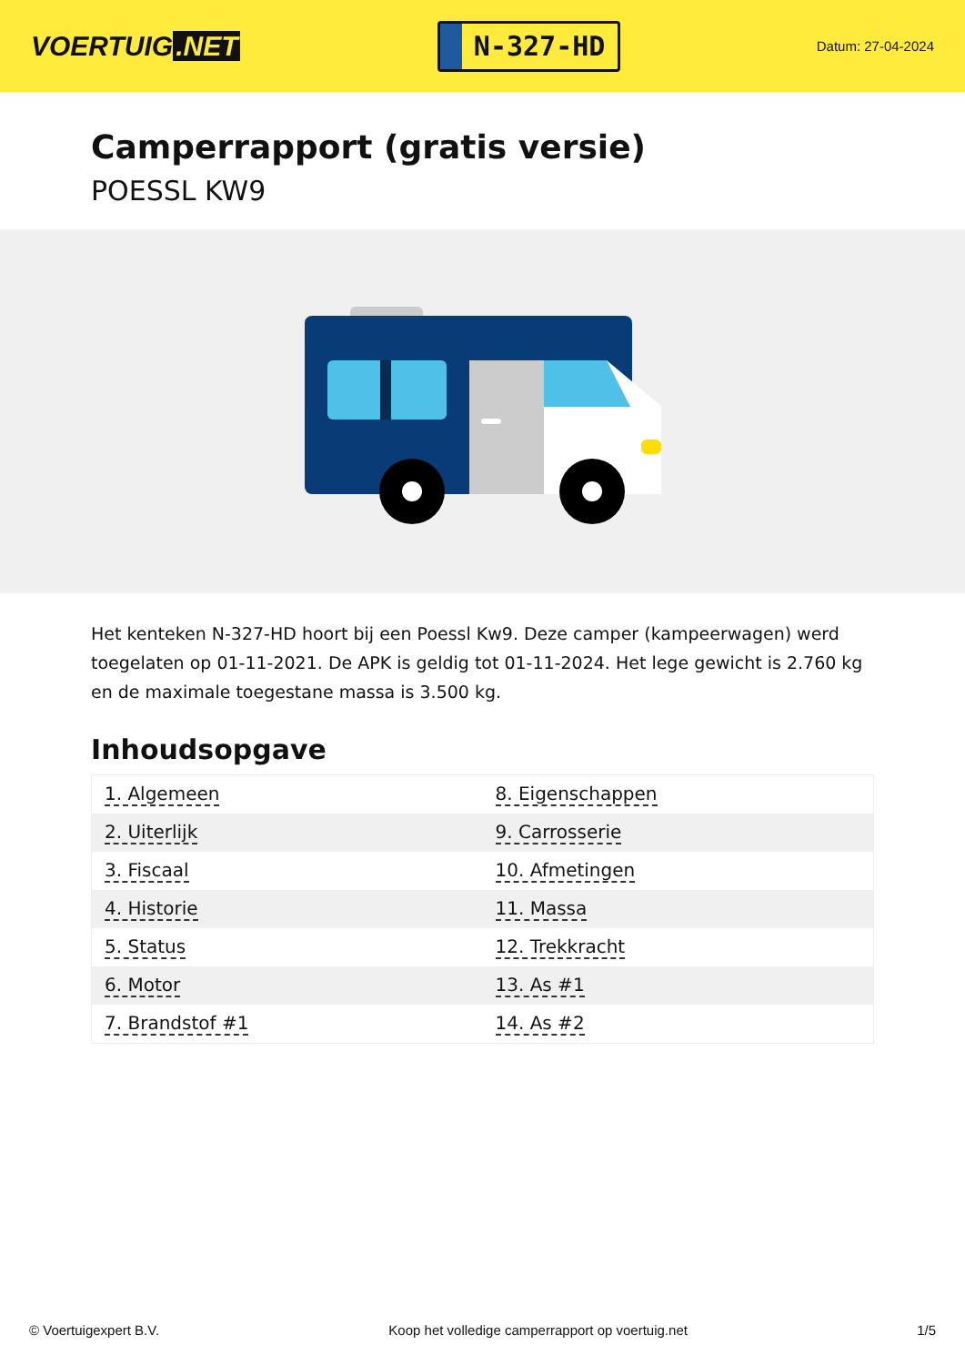VOERTUIG.NET
N-327-HD
Datum: 27-04-2024
Camperrapport (gratis versie)
POESSL KW9
Het kenteken N-327-HD hoort bij een Poessl Kw9. Deze camper (kampeerwagen) werd toegelaten op 01-11-2021. De APK is geldig tot 01-11-2024. Het lege gewicht is 2.760 kg en de maximale toegestane massa is 3.500 kg.
Inhoudsopgave
| 1. Algemeen | 8. Eigenschappen |
| 2. Uiterlijk | 9. Carrosserie |
| 3. Fiscaal | 10. Afmetingen |
| 4. Historie | 11. Massa |
| 5. Status | 12. Trekkracht |
| 6. Motor | 13. As #1 |
| 7. Brandstof #1 | 14. As #2 |
© Voertuigexpert B.V. Koop het volledige camperrapport op voertuig.net 1/5